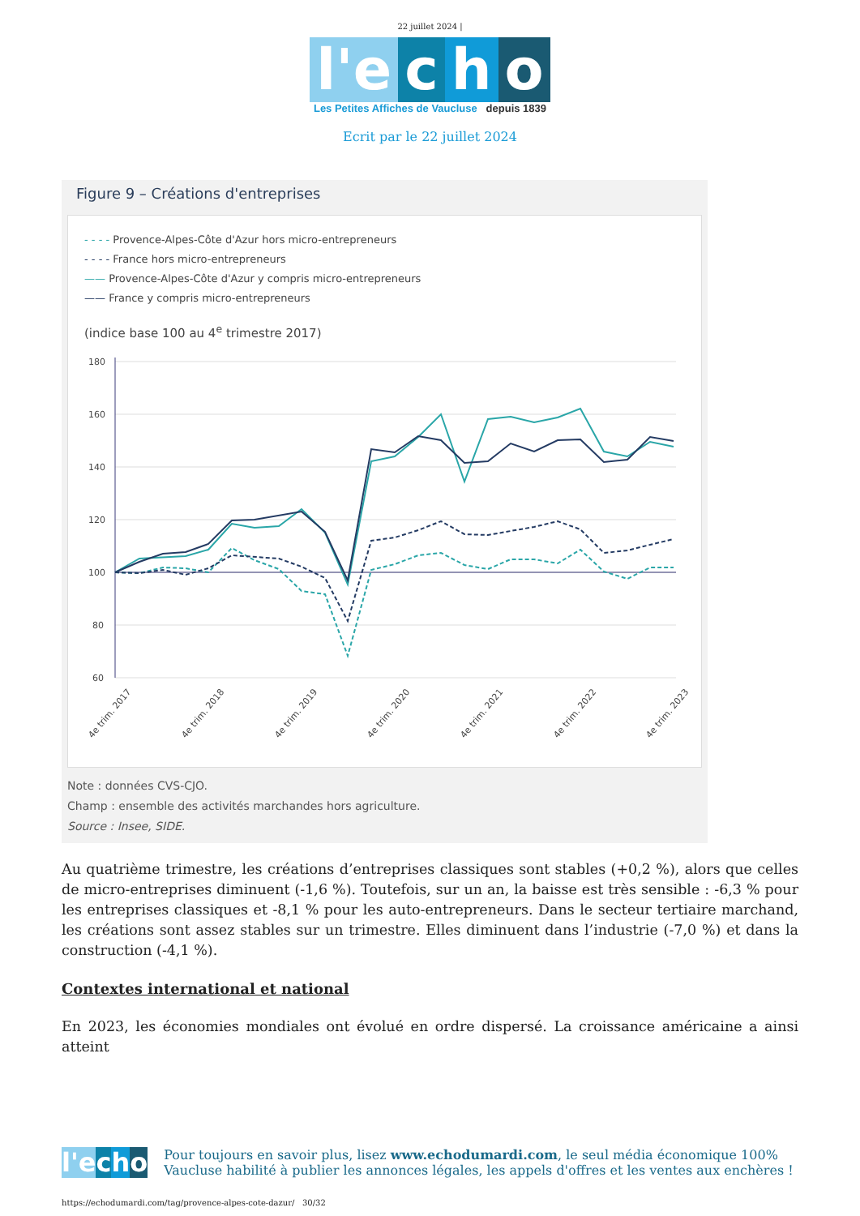22 juillet 2024 |
l'e c h o
Les Petites Affiches de Vaucluse depuis 1839
Ecrit par le 22 juillet 2024
Figure 9 – Créations d'entreprises
- - - - Provence-Alpes-Côte d'Azur hors micro-entrepreneurs
- - - - France hors micro-entrepreneurs
—— Provence-Alpes-Côte d'Azur y compris micro-entrepreneurs
—— France y compris micro-entrepreneurs
(indice base 100 au 4<sup>e</sup> trimestre 2017)
180
160
140
120
100
80
60
4e trim. 2017
4e trim. 2018
4e trim. 2019
4e trim. 2020
4e trim. 2021
4e trim. 2022
4e trim. 2023
Note : données CVS-CJO.
Champ : ensemble des activités marchandes hors agriculture.
Source : Insee, SIDE.
Au quatrième trimestre, les créations d’entreprises classiques sont stables (+0,2 %), alors que celles de micro-entreprises diminuent (-1,6 %). Toutefois, sur un an, la baisse est très sensible : -6,3 % pour les entreprises classiques et -8,1 % pour les auto-entrepreneurs. Dans le secteur tertiaire marchand, les créations sont assez stables sur un trimestre. Elles diminuent dans l’industrie (-7,0 %) et dans la construction (-4,1 %).
Contextes international et national
En 2023, les économies mondiales ont évolué en ordre dispersé. La croissance américaine a ainsi atteint
l'e cho
Pour toujours en savoir plus, lisez www.echodumardi.com, le seul média économique 100% Vaucluse habilité à publier les annonces légales, les appels d'offres et les ventes aux enchères !
https://echodumardi.com/tag/provence-alpes-cote-dazur/ 30/32